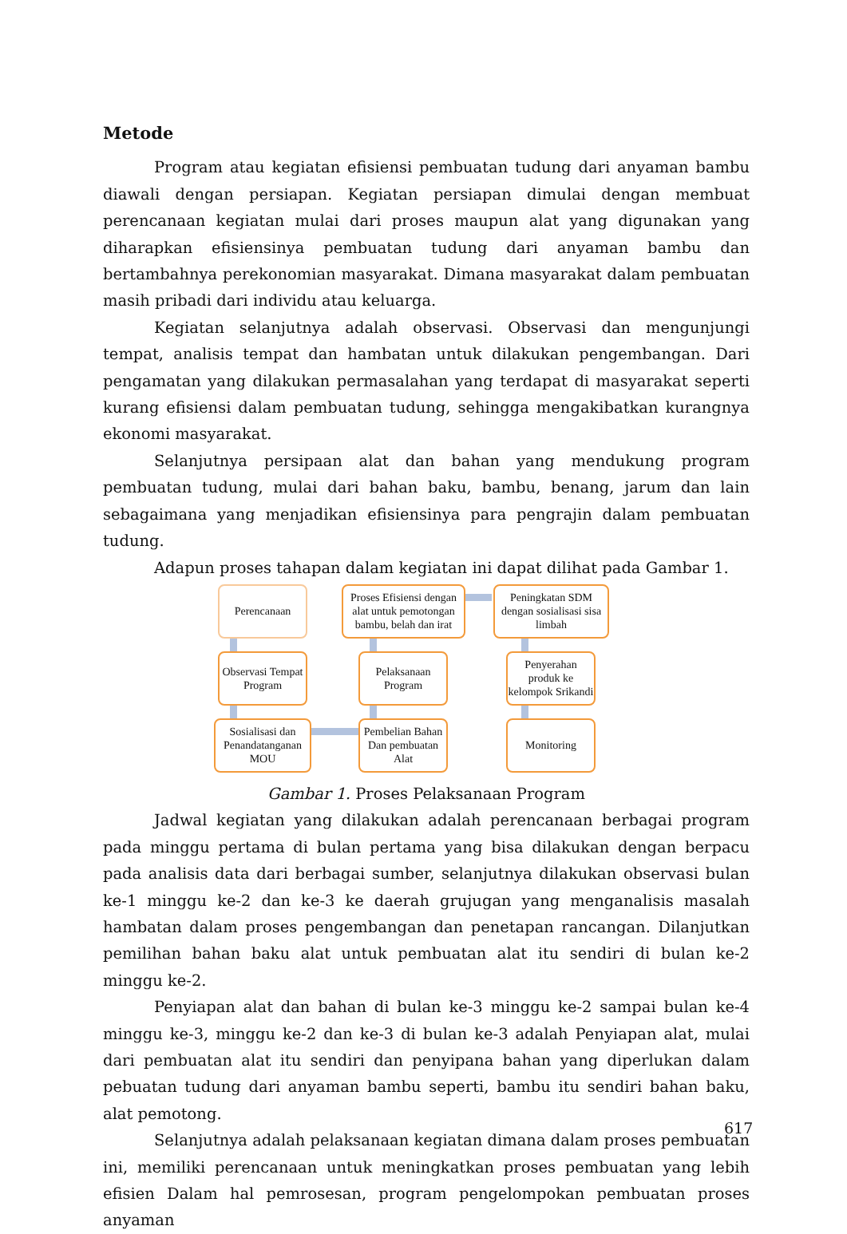Metode
Program atau kegiatan efisiensi pembuatan tudung dari anyaman bambu diawali dengan persiapan. Kegiatan persiapan dimulai dengan membuat perencanaan kegiatan mulai dari proses maupun alat yang digunakan yang diharapkan efisiensinya pembuatan tudung dari anyaman bambu dan bertambahnya perekonomian masyarakat. Dimana masyarakat dalam pembuatan masih pribadi dari individu atau keluarga.
Kegiatan selanjutnya adalah observasi. Observasi dan mengunjungi tempat, analisis tempat dan hambatan untuk dilakukan pengembangan. Dari pengamatan yang dilakukan permasalahan yang terdapat di masyarakat seperti kurang efisiensi dalam pembuatan tudung, sehingga mengakibatkan kurangnya ekonomi masyarakat.
Selanjutnya persipaan alat dan bahan yang mendukung program pembuatan tudung, mulai dari bahan baku, bambu, benang, jarum dan lain sebagaimana yang menjadikan efisiensinya para pengrajin dalam pembuatan tudung.
Adapun proses tahapan dalam kegiatan ini dapat dilihat pada Gambar 1.
Perencanaan
Proses Efisiensi dengan alat untuk pemotongan bambu, belah dan irat
Peningkatan SDM dengan sosialisasi sisa limbah
Observasi Tempat Program
Pelaksanaan Program
Penyerahan produk ke kelompok Srikandi
Sosialisasi dan Penandatanganan MOU
Pembelian Bahan Dan pembuatan Alat
Monitoring
Gambar 1. Proses Pelaksanaan Program
Jadwal kegiatan yang dilakukan adalah perencanaan berbagai program pada minggu pertama di bulan pertama yang bisa dilakukan dengan berpacu pada analisis data dari berbagai sumber, selanjutnya dilakukan observasi bulan ke-1 minggu ke-2 dan ke-3 ke daerah grujugan yang menganalisis masalah hambatan dalam proses pengembangan dan penetapan rancangan. Dilanjutkan pemilihan bahan baku alat untuk pembuatan alat itu sendiri di bulan ke-2 minggu ke-2.
Penyiapan alat dan bahan di bulan ke-3 minggu ke-2 sampai bulan ke-4 minggu ke-3, minggu ke-2 dan ke-3 di bulan ke-3 adalah Penyiapan alat, mulai dari pembuatan alat itu sendiri dan penyipana bahan yang diperlukan dalam pebuatan tudung dari anyaman bambu seperti, bambu itu sendiri bahan baku, alat pemotong.
Selanjutnya adalah pelaksanaan kegiatan dimana dalam proses pembuatan ini, memiliki perencanaan untuk meningkatkan proses pembuatan yang lebih efisien Dalam hal pemrosesan, program pengelompokan pembuatan proses anyaman
617